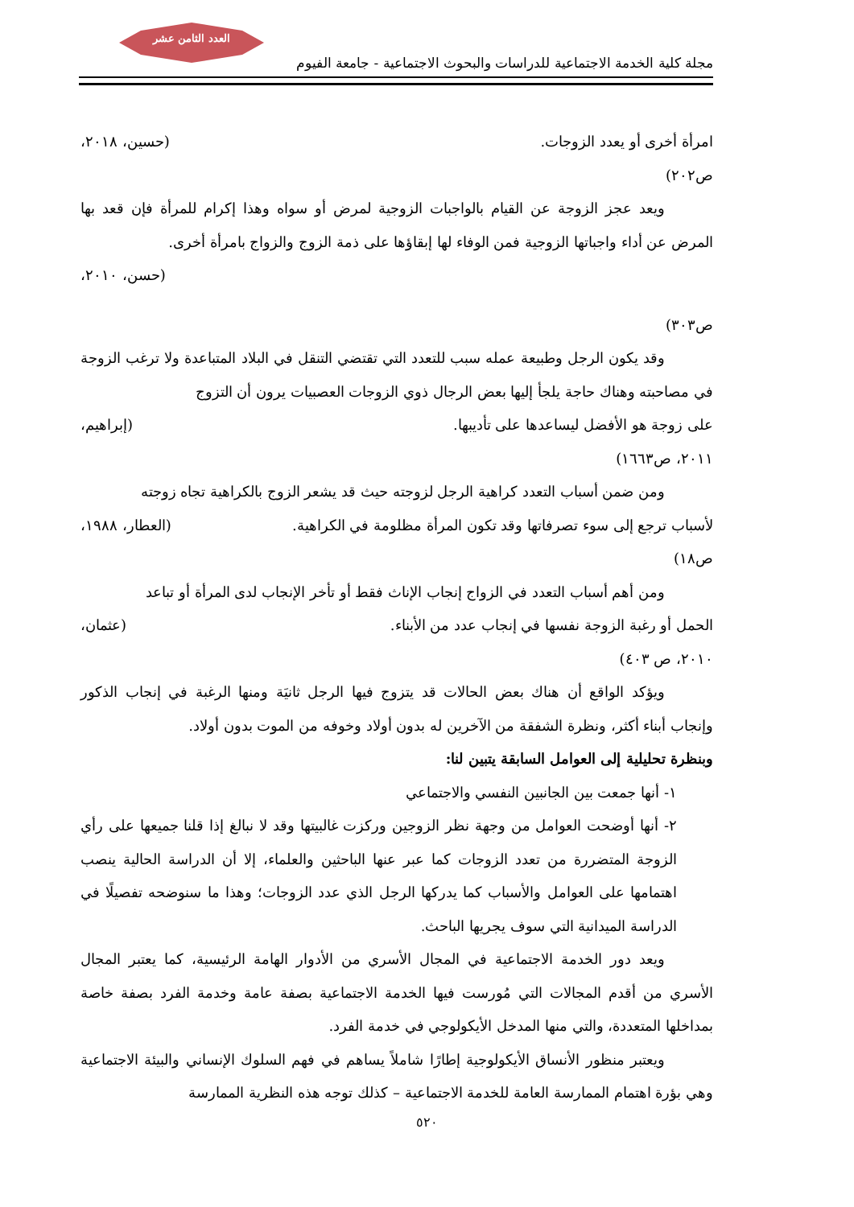العدد الثامن عشر
مجلة كلية الخدمة الاجتماعية للدراسات والبحوث الاجتماعية - جامعة الفيوم
امرأة أخرى أو يعدد الزوجات. (حسين، ٢٠١٨،
ص٢٠٢)
ويعد عجز الزوجة عن القيام بالواجبات الزوجية لمرض أو سواه وهذا إكرام للمرأة فإن قعد بها المرض عن أداء واجباتها الزوجية فمن الوفاء لها إبقاؤها على ذمة الزوج والزواج بامرأة أخرى.
(حسن، ٢٠١٠،
ص٣٠٣)
وقد يكون الرجل وطبيعة عمله سبب للتعدد التي تقتضي التنقل في البلاد المتباعدة ولا ترغب الزوجة في مصاحبته وهناك حاجة يلجأ إليها بعض الرجال ذوي الزوجات العصبيات يرون أن التزوج
على زوجة هو الأفضل ليساعدها على تأديبها. (إبراهيم،
٢٠١١، ص١٦٦٣)
ومن ضمن أسباب التعدد كراهية الرجل لزوجته حيث قد يشعر الزوج بالكراهية تجاه زوجته
لأسباب ترجع إلى سوء تصرفاتها وقد تكون المرأة مظلومة في الكراهية. (العطار، ١٩٨٨،
ص١٨)
ومن أهم أسباب التعدد في الزواج إنجاب الإناث فقط أو تأخر الإنجاب لدى المرأة أو تباعد
الحمل أو رغبة الزوجة نفسها في إنجاب عدد من الأبناء. (عثمان،
٢٠١٠، ص ٤٠٣)
ويؤكد الواقع أن هناك بعض الحالات قد يتزوج فيها الرجل ثانيَة ومنها الرغبة في إنجاب الذكور وإنجاب أبناء أكثر، ونظرة الشفقة من الآخرين له بدون أولاد وخوفه من الموت بدون أولاد.
وبنظرة تحليلية إلى العوامل السابقة يتبين لنا:
١- أنها جمعت بين الجانبين النفسي والاجتماعي
٢- أنها أوضحت العوامل من وجهة نظر الزوجين وركزت غالبيتها وقد لا نبالغ إذا قلنا جميعها على رأي الزوجة المتضررة من تعدد الزوجات كما عبر عنها الباحثين والعلماء، إلا أن الدراسة الحالية ينصب اهتمامها على العوامل والأسباب كما يدركها الرجل الذي عدد الزوجات؛ وهذا ما سنوضحه تفصيلًا في الدراسة الميدانية التي سوف يجريها الباحث.
ويعد دور الخدمة الاجتماعية في المجال الأسري من الأدوار الهامة الرئيسية، كما يعتبر المجال الأسري من أقدم المجالات التي مُورست فيها الخدمة الاجتماعية بصفة عامة وخدمة الفرد بصفة خاصة بمداخلها المتعددة، والتي منها المدخل الأيكولوجي في خدمة الفرد.
ويعتبر منظور الأنساق الأيكولوجية إطارًا شاملاً يساهم في فهم السلوك الإنساني والبيئة الاجتماعية وهي بؤرة اهتمام الممارسة العامة للخدمة الاجتماعية – كذلك توجه هذه النظرية الممارسة
٥٢٠